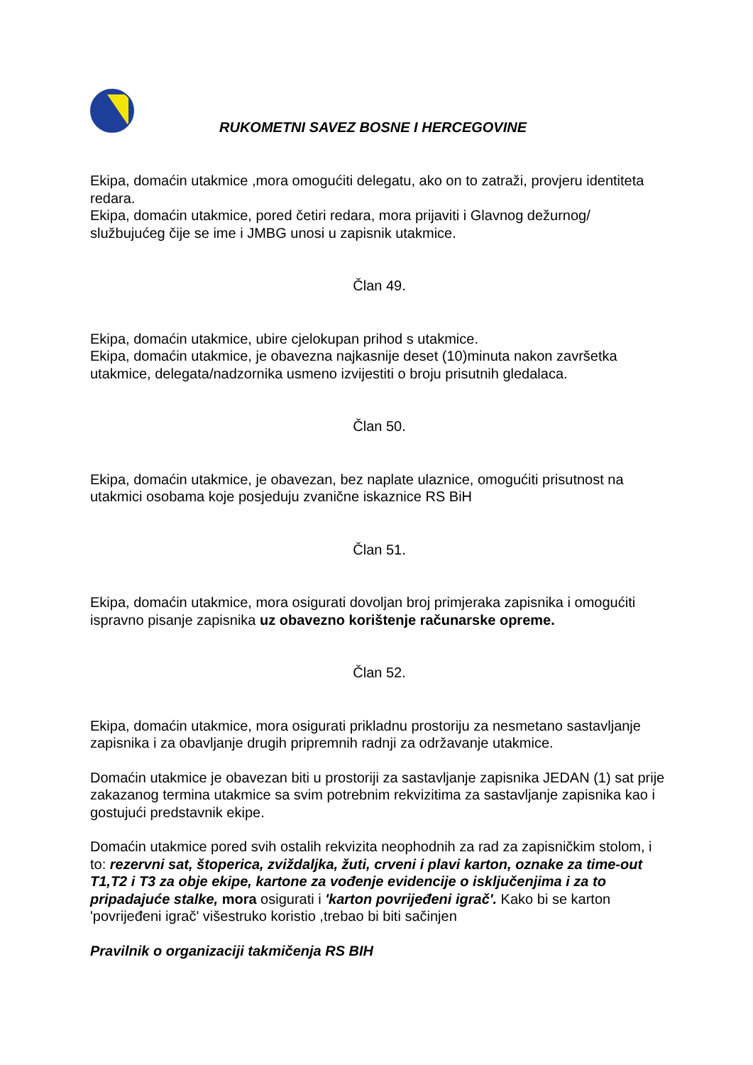RUKOMETNI SAVEZ BOSNE I HERCEGOVINE
Ekipa, domaćin utakmice ,mora omogućiti delegatu, ako on to zatraži, provjeru identiteta redara.
Ekipa, domaćin utakmice, pored četiri redara, mora prijaviti i Glavnog dežurnog/ službujućeg čije se ime i JMBG unosi u zapisnik utakmice.
Član 49.
Ekipa, domaćin utakmice, ubire cjelokupan prihod s utakmice.
Ekipa, domaćin utakmice, je obavezna najkasnije deset (10)minuta nakon završetka utakmice, delegata/nadzornika usmeno izvijestiti o broju prisutnih gledalaca.
Član 50.
Ekipa, domaćin utakmice, je obavezan, bez naplate ulaznice, omogućiti prisutnost na utakmici osobama koje posjeduju zvanične iskaznice RS BiH
Član 51.
Ekipa, domaćin utakmice, mora osigurati dovoljan broj primjeraka zapisnika i omogućiti ispravno pisanje zapisnika uz obavezno korištenje računarske opreme.
Član 52.
Ekipa, domaćin utakmice, mora osigurati prikladnu prostoriju za nesmetano sastavljanje zapisnika i za obavljanje drugih pripremnih radnji za održavanje utakmice.
Domaćin utakmice je obavezan biti u prostoriji za sastavljanje zapisnika JEDAN (1) sat prije zakazanog termina utakmice sa svim potrebnim rekvizitima za sastavljanje zapisnika kao i gostujući predstavnik ekipe.
Domaćin utakmice pored svih ostalih rekvizita neophodnih za rad za zapisničkim stolom, i to: rezervni sat, štoperica, zviždaljka, žuti, crveni i plavi karton, oznake za time-out T1,T2 i T3 za obje ekipe, kartone za vođenje evidencije o isključenjima i za to pripadajuće stalke, mora osigurati i 'karton povrijeđeni igrač'. Kako bi se karton 'povrijeđeni igrač' višestruko koristio ,trebao bi biti sačinjen
Pravilnik o organizaciji takmičenja RS BIH